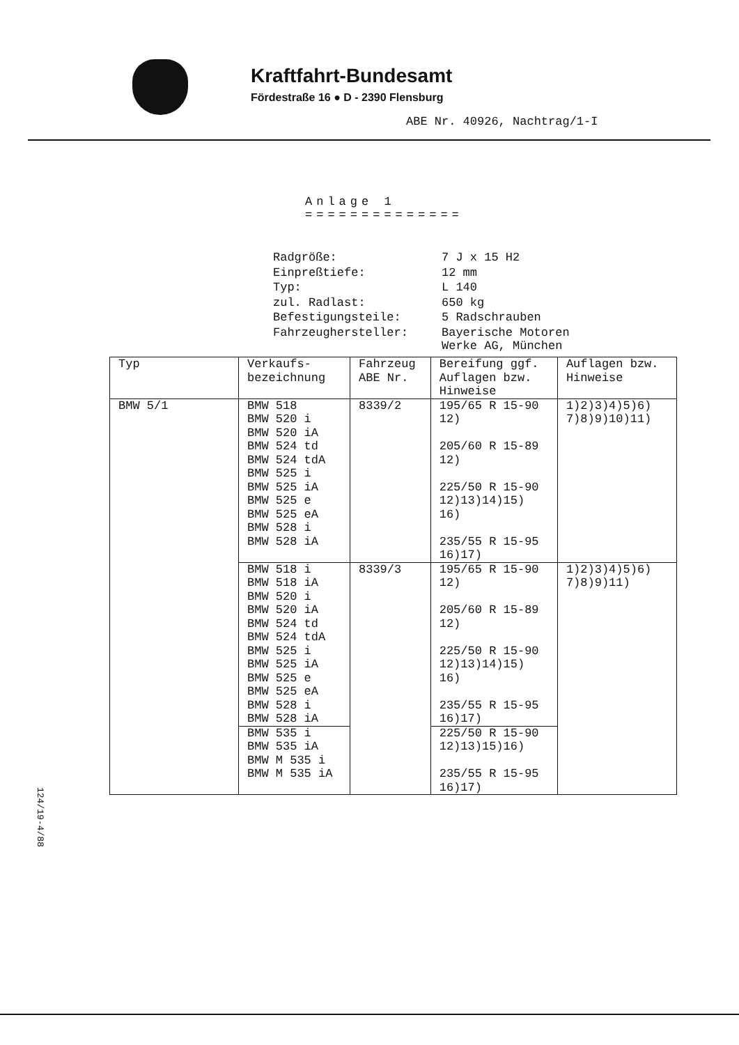Kraftfahrt-Bundesamt
Fördestraße 16 ● D - 2390 Flensburg
ABE Nr. 40926, Nachtrag/1-I
Anlage 1
==============
| Radgröße: | 7 J x 15 H2 |
| Einpreßtiefe: | 12 mm |
| Typ: | L 140 |
| zul. Radlast: | 650 kg |
| Befestigungsteile: | 5 Radschrauben |
| Fahrzeughersteller: | Bayerische Motoren Werke AG, München |
| Typ | Verkaufs- bezeichnung | Fahrzeug ABE Nr. | Bereifung ggf. Auflagen bzw. Hinweise | Auflagen bzw. Hinweise |
| --- | --- | --- | --- | --- |
| BMW 5/1 | BMW 518 BMW 520 i BMW 520 iA BMW 524 td BMW 524 tdA BMW 525 i BMW 525 iA BMW 525 e BMW 525 eA BMW 528 i BMW 528 iA | 8339/2 | 195/65 R 15-90 12) 205/60 R 15-89 12) 225/50 R 15-90 12)13)14)15) 16) 235/55 R 15-95 16)17) | 1)2)3)4)5)6) 7)8)9)10)11) |
| | BMW 518 i BMW 518 iA BMW 520 i BMW 520 iA BMW 524 td BMW 524 tdA BMW 525 i BMW 525 iA BMW 525 e BMW 525 eA BMW 528 i BMW 528 iA | 8339/3 | 195/65 R 15-90 12) 205/60 R 15-89 12) 225/50 R 15-90 12)13)14)15) 16) 235/55 R 15-95 16)17) | 1)2)3)4)5)6) 7)8)9)11) |
| | BMW 535 i BMW 535 iA BMW M 535 i BMW M 535 iA | | 225/50 R 15-90 12)13)15)16) 235/55 R 15-95 16)17) | |
124/19-4/88